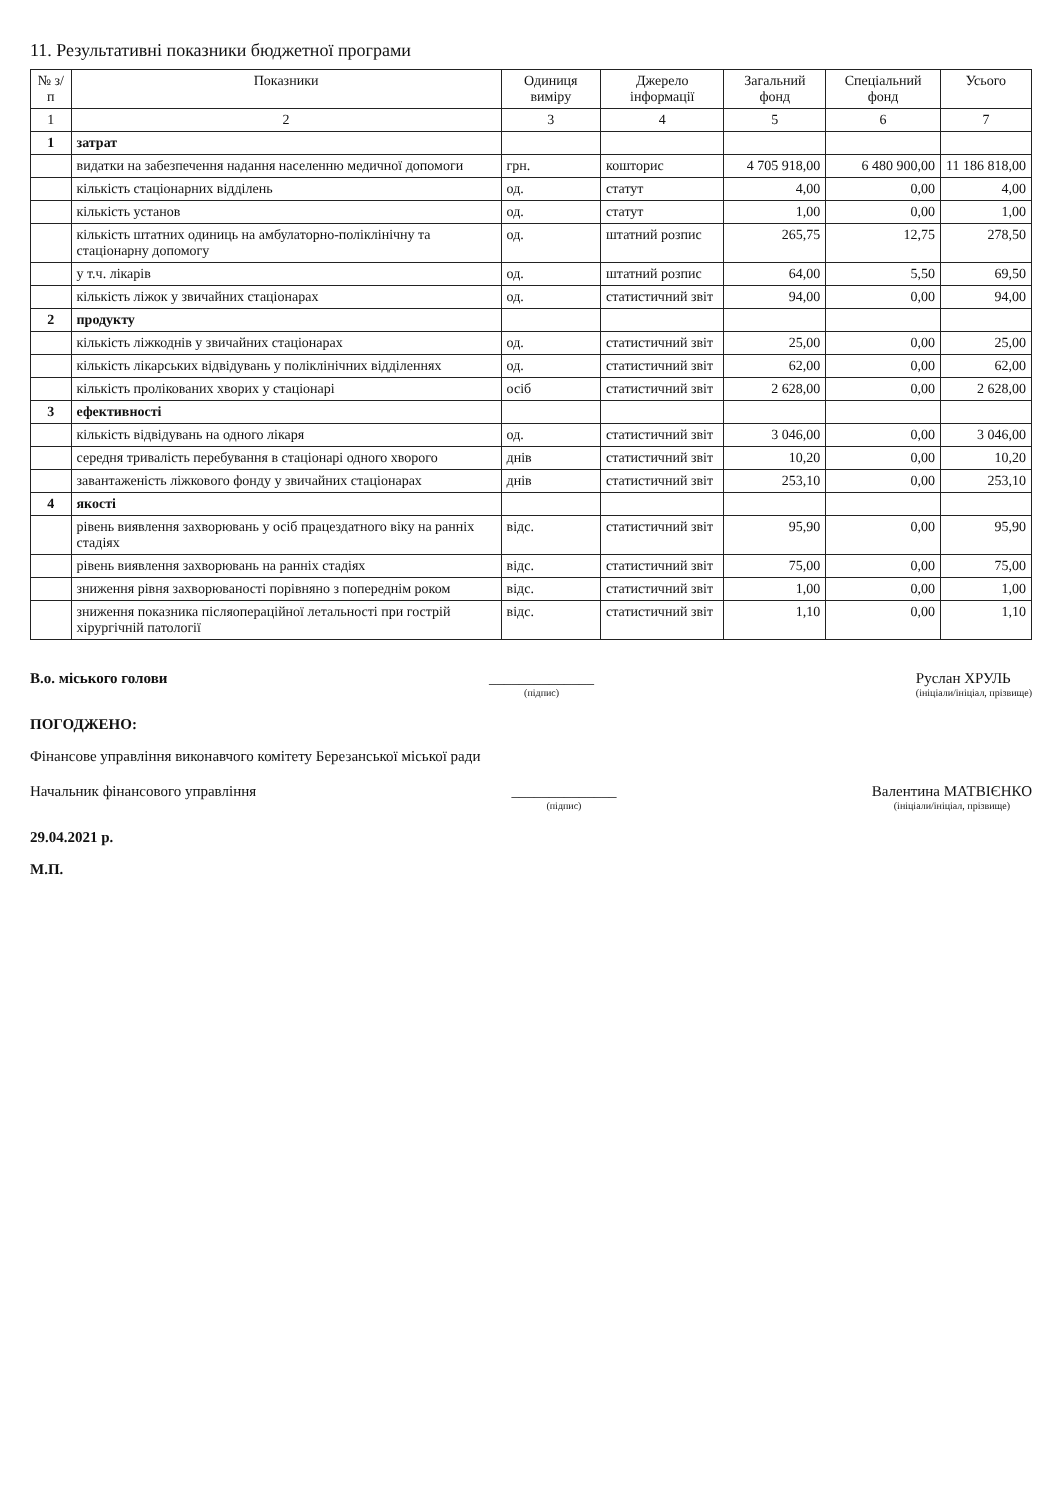11. Результативні показники бюджетної програми
| № з/п | Показники | Одиниця виміру | Джерело інформації | Загальний фонд | Спеціальний фонд | Усього |
| --- | --- | --- | --- | --- | --- | --- |
| 1 | 2 | 3 | 4 | 5 | 6 | 7 |
| 1 | затрат | | | | | |
| | видатки на забезпечення надання населенню медичної допомоги | грн. | кошторис | 4 705 918,00 | 6 480 900,00 | 11 186 818,00 |
| | кількість стаціонарних відділень | од. | статут | 4,00 | 0,00 | 4,00 |
| | кількість установ | од. | статут | 1,00 | 0,00 | 1,00 |
| | кількість штатних одиниць на амбулаторно-поліклінічну та стаціонарну допомогу | од. | штатний розпис | 265,75 | 12,75 | 278,50 |
| | у т.ч. лікарів | од. | штатний розпис | 64,00 | 5,50 | 69,50 |
| | кількість ліжок у звичайних стаціонарах | од. | статистичний звіт | 94,00 | 0,00 | 94,00 |
| 2 | продукту | | | | | |
| | кількість ліжкоднів у звичайних стаціонарах | од. | статистичний звіт | 25,00 | 0,00 | 25,00 |
| | кількість лікарських відвідувань у поліклінічних відділеннях | од. | статистичний звіт | 62,00 | 0,00 | 62,00 |
| | кількість пролікованих хворих у стаціонарі | осіб | статистичний звіт | 2 628,00 | 0,00 | 2 628,00 |
| 3 | ефективності | | | | | |
| | кількість відвідувань на одного лікаря | од. | статистичний звіт | 3 046,00 | 0,00 | 3 046,00 |
| | середня тривалість перебування в стаціонарі одного хворого | днів | статистичний звіт | 10,20 | 0,00 | 10,20 |
| | завантаженість ліжкового фонду у звичайних стаціонарах | днів | статистичний звіт | 253,10 | 0,00 | 253,10 |
| 4 | якості | | | | | |
| | рівень виявлення захворювань у осіб працездатного віку на ранніх стадіях | відс. | статистичний звіт | 95,90 | 0,00 | 95,90 |
| | рівень виявлення захворювань на ранніх стадіях | відс. | статистичний звіт | 75,00 | 0,00 | 75,00 |
| | зниження рівня захворюваності порівняно з попереднім роком | відс. | статистичний звіт | 1,00 | 0,00 | 1,00 |
| | зниження показника післяопераційної летальності при гострій хірургічній патології | відс. | статистичний звіт | 1,10 | 0,00 | 1,10 |
В.о. міського голови ______________
(підпис)
Руслан ХРУЛЬ
(ініціали/ініціал, прізвище)
ПОГОДЖЕНО:
Фінансове управління виконавчого комітету Березанської міської ради
Начальник фінансового управління
______________
(підпис)
Валентина МАТВІЄНКО
(ініціали/ініціал, прізвище)
29.04.2021 р.
М.П.